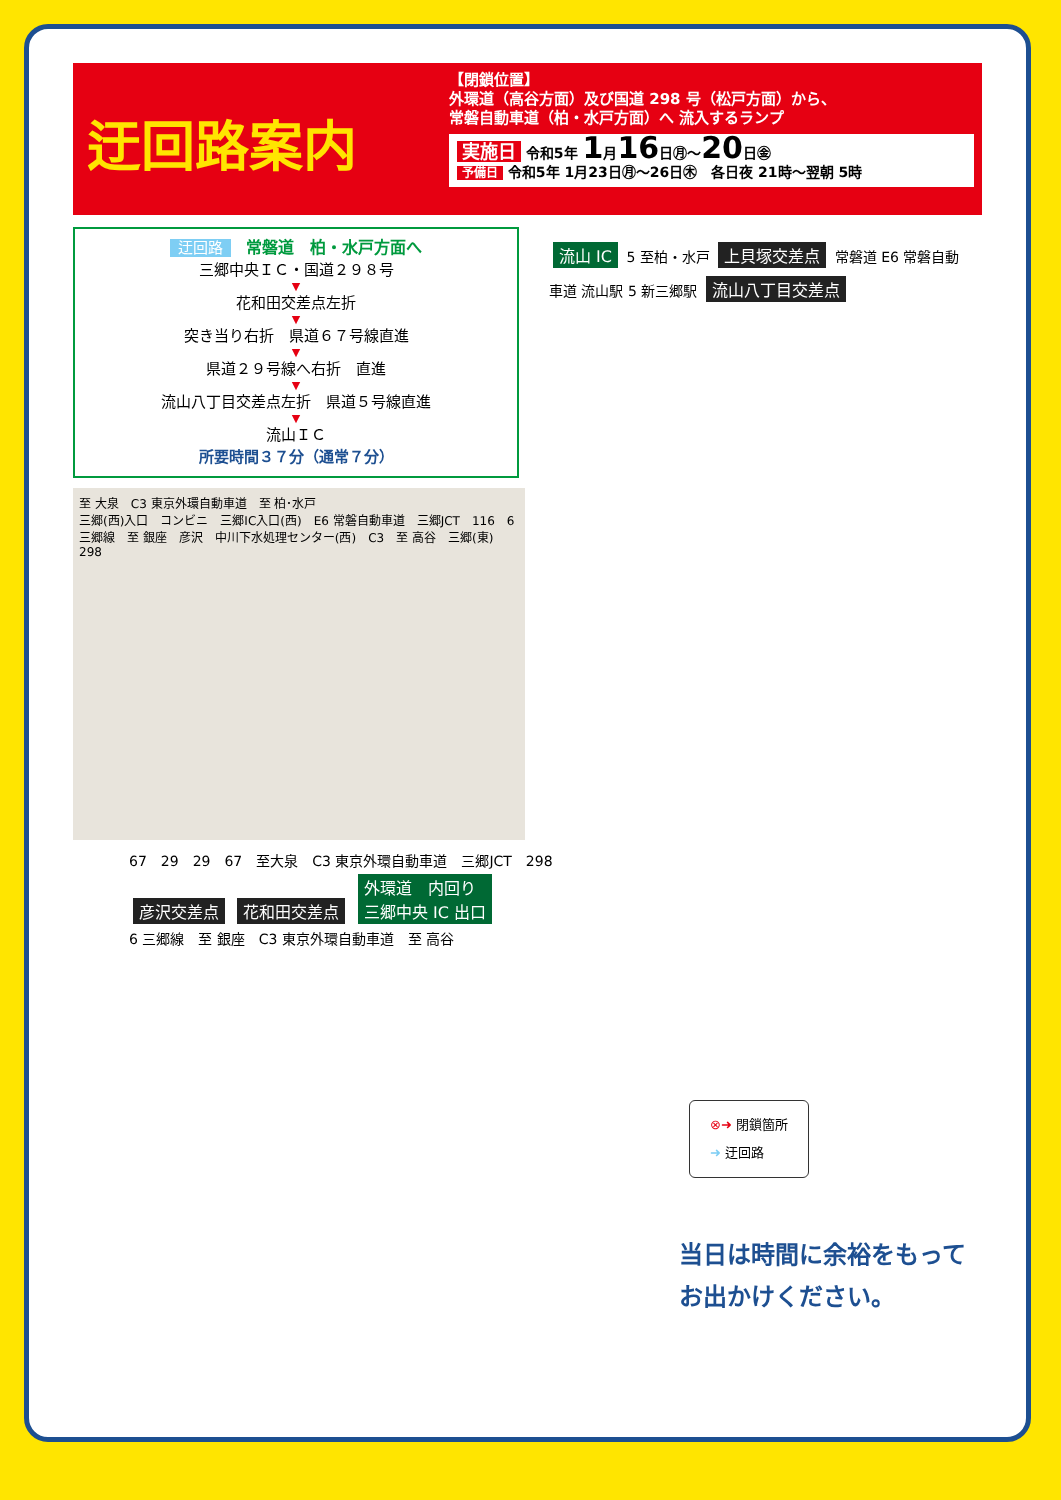迂回路案内
【閉鎖位置】
外環道（高谷方面）及び国道 298 号（松戸方面）から、
常磐自動車道（柏・水戸方面）へ 流入するランプ
実施日 令和5年 1月16日㊊～20日㊎
予備日 令和5年 1月23日㊊～26日㊍　各日夜 21時～翌朝 5時
迂回路　常磐道　柏・水戸方面へ
三郷中央ＩＣ・国道２９８号
▼
花和田交差点左折
▼
突き当り右折　県道６７号線直進
▼
県道２９号線へ右折　直進
▼
流山八丁目交差点左折　県道５号線直進
▼
流山ＩＣ
所要時間３７分（通常７分）
至 大泉　C3 東京外環自動車道　至 柏･水戸
三郷(西)入口　コンビニ　三郷IC入口(西)　E6 常磐自動車道　三郷JCT　116　6 三郷線　至 銀座　彦沢　中川下水処理センター(西)　C3　至 高谷　三郷(東)　298
流山 IC 5 至柏・水戸 上貝塚交差点 常磐道 E6 常磐自動車道 流山駅 5 新三郷駅 流山八丁目交差点
67　29　29　67　至大泉　C3 東京外環自動車道　三郷JCT　298
彦沢交差点 花和田交差点 外環道　内回り
三郷中央 IC 出口
6 三郷線　至 銀座　C3 東京外環自動車道　至 高谷
⊗➜ 閉鎖箇所
➜ 迂回路
当日は時間に余裕をもって
お出かけください。